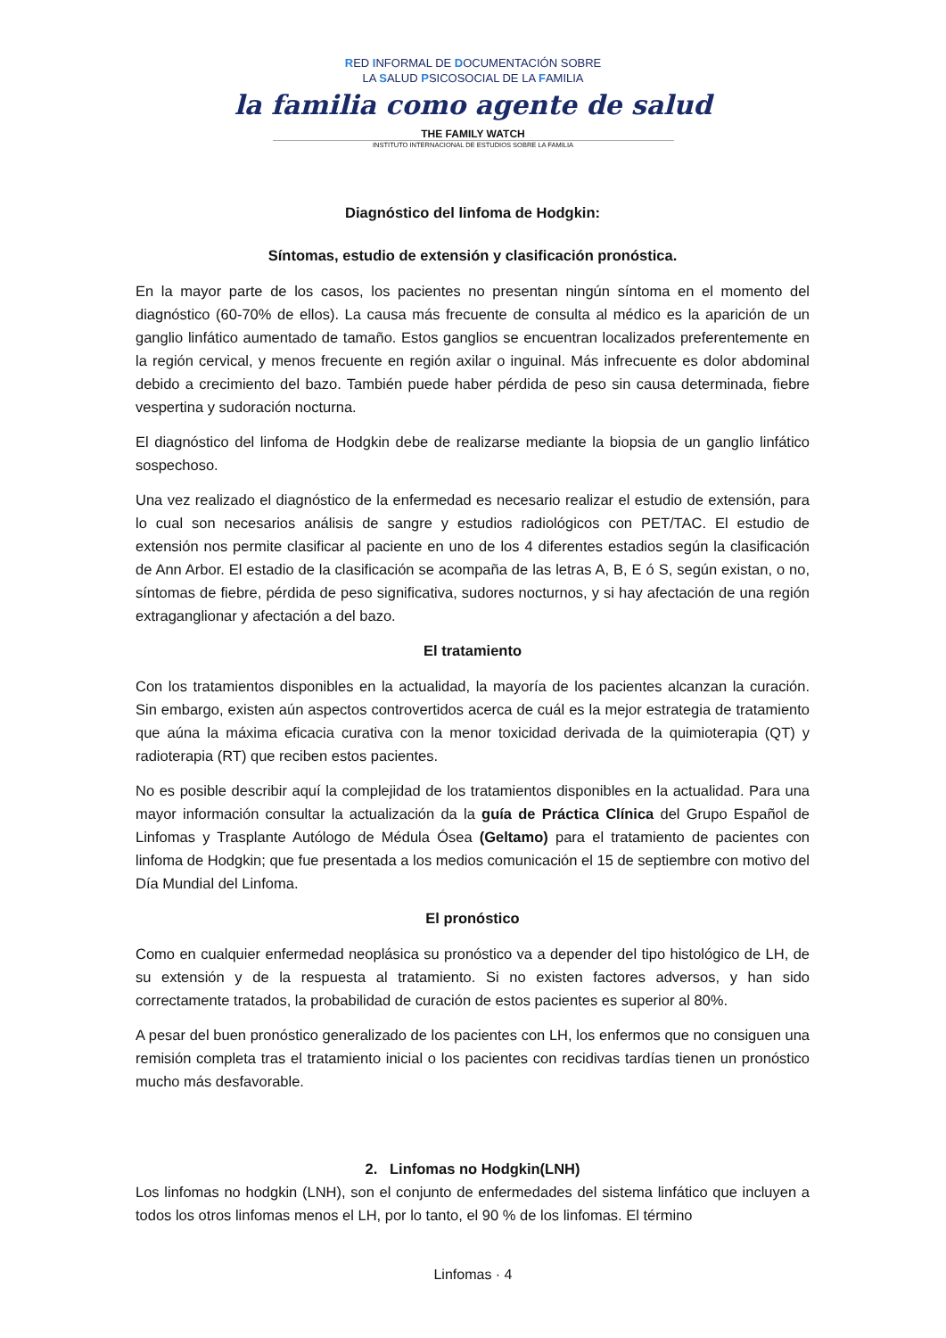RED INFORMAL DE DOCUMENTACIÓN SOBRE
LA SALUD PSICOSOCIAL DE LA FAMILIA
la familia como agente de salud
THE FAMILY WATCH
INSTITUTO INTERNACIONAL DE ESTUDIOS SOBRE LA FAMILIA
Diagnóstico del linfoma de Hodgkin:
Síntomas, estudio de extensión y clasificación pronóstica.
En la mayor parte de los casos, los pacientes no presentan ningún síntoma en el momento del diagnóstico (60-70% de ellos). La causa más frecuente de consulta al médico es la aparición de un ganglio linfático aumentado de tamaño. Estos ganglios se encuentran localizados preferentemente en la región cervical, y menos frecuente en región axilar o inguinal. Más infrecuente es dolor abdominal debido a crecimiento del bazo. También puede haber pérdida de peso sin causa determinada, fiebre vespertina y sudoración nocturna.
El diagnóstico del linfoma de Hodgkin debe de realizarse mediante la biopsia de un ganglio linfático sospechoso.
Una vez realizado el diagnóstico de la enfermedad es necesario realizar el estudio de extensión, para lo cual son necesarios análisis de sangre y estudios radiológicos con PET/TAC. El estudio de extensión nos permite clasificar al paciente en uno de los 4 diferentes estadios según la clasificación de Ann Arbor. El estadio de la clasificación se acompaña de las letras A, B, E ó S, según existan, o no, síntomas de fiebre, pérdida de peso significativa, sudores nocturnos, y si hay afectación de una región extraganglionar y afectación a del bazo.
El tratamiento
Con los tratamientos disponibles en la actualidad, la mayoría de los pacientes alcanzan la curación. Sin embargo, existen aún aspectos controvertidos acerca de cuál es la mejor estrategia de tratamiento que aúna la máxima eficacia curativa con la menor toxicidad derivada de la quimioterapia (QT) y radioterapia (RT) que reciben estos pacientes.
No es posible describir aquí la complejidad de los tratamientos disponibles en la actualidad. Para una mayor información consultar la actualización da la guía de Práctica Clínica del Grupo Español de Linfomas y Trasplante Autólogo de Médula Ósea (Geltamo) para el tratamiento de pacientes con linfoma de Hodgkin; que fue presentada a los medios comunicación el 15 de septiembre con motivo del Día Mundial del Linfoma.
El pronóstico
Como en cualquier enfermedad neoplásica su pronóstico va a depender del tipo histológico de LH, de su extensión y de la respuesta al tratamiento. Si no existen factores adversos, y han sido correctamente tratados, la probabilidad de curación de estos pacientes es superior al 80%.
A pesar del buen pronóstico generalizado de los pacientes con LH, los enfermos que no consiguen una remisión completa tras el tratamiento inicial o los pacientes con recidivas tardías tienen un pronóstico mucho más desfavorable.
2. Linfomas no Hodgkin(LNH)
Los linfomas no hodgkin (LNH), son el conjunto de enfermedades del sistema linfático que incluyen a todos los otros linfomas menos el LH, por lo tanto, el 90 % de los linfomas. El término
Linfomas · 4